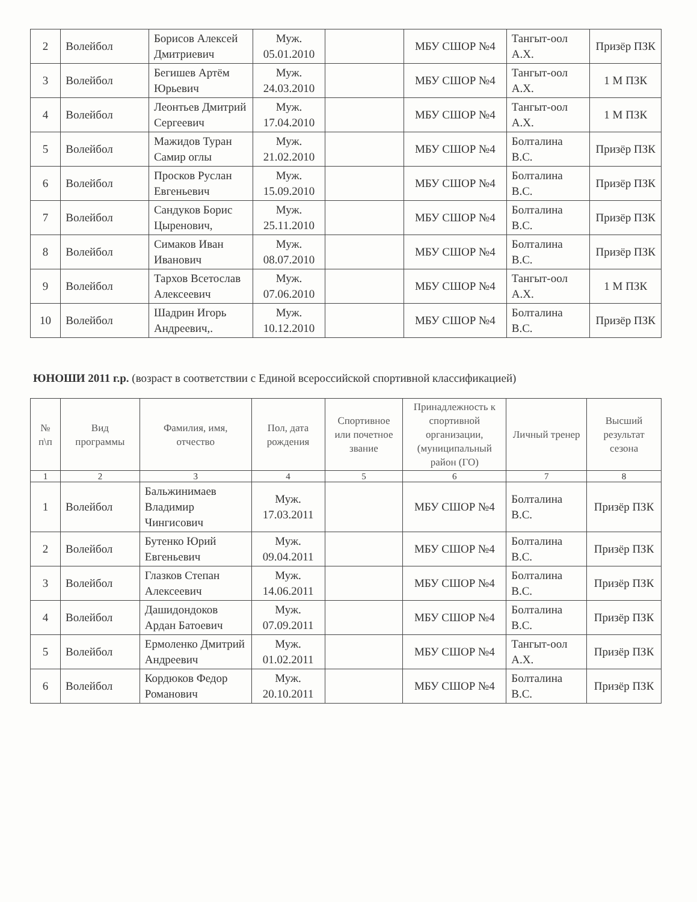| 2 | Волейбол | Борисов Алексей Дмитриевич | Муж. 05.01.2010 | | МБУ СШОР №4 | Тангыт-оол А.Х. | Призёр ПЗК |
| 3 | Волейбол | Бегишев Артём Юрьевич | Муж. 24.03.2010 | | МБУ СШОР №4 | Тангыт-оол А.Х. | 1 М ПЗК |
| 4 | Волейбол | Леонтьев Дмитрий Сергеевич | Муж. 17.04.2010 | | МБУ СШОР №4 | Тангыт-оол А.Х. | 1 М ПЗК |
| 5 | Волейбол | Мажидов Туран Самир оглы | Муж. 21.02.2010 | | МБУ СШОР №4 | Болталина В.С. | Призёр ПЗК |
| 6 | Волейбол | Просков Руслан Евгеньевич | Муж. 15.09.2010 | | МБУ СШОР №4 | Болталина В.С. | Призёр ПЗК |
| 7 | Волейбол | Сандуков Борис Цыренович, | Муж. 25.11.2010 | | МБУ СШОР №4 | Болталина В.С. | Призёр ПЗК |
| 8 | Волейбол | Симаков Иван Иванович | Муж. 08.07.2010 | | МБУ СШОР №4 | Болталина В.С. | Призёр ПЗК |
| 9 | Волейбол | Тархов Всетослав Алексеевич | Муж. 07.06.2010 | | МБУ СШОР №4 | Тангыт-оол А.Х. | 1 М ПЗК |
| 10 | Волейбол | Шадрин Игорь Андреевич,. | Муж. 10.12.2010 | | МБУ СШОР №4 | Болталина В.С. | Призёр ПЗК |
ЮНОШИ 2011 г.р. (возраст в соответствии с Единой всероссийской спортивной классификацией)
| № п\п | Вид программы | Фамилия, имя, отчество | Пол, дата рождения | Спортивное или почетное звание | Принадлежность к спортивной организации, (муниципальный район (ГО) | Личный тренер | Высший результат сезона |
| --- | --- | --- | --- | --- | --- | --- | --- |
| 1 | 2 | 3 | 4 | 5 | 6 | 7 | 8 |
| 1 | Волейбол | Бальжинимаев Владимир Чингисович | Муж. 17.03.2011 | | МБУ СШОР №4 | Болталина В.С. | Призёр ПЗК |
| 2 | Волейбол | Бутенко Юрий Евгеньевич | Муж. 09.04.2011 | | МБУ СШОР №4 | Болталина В.С. | Призёр ПЗК |
| 3 | Волейбол | Глазков Степан Алексеевич | Муж. 14.06.2011 | | МБУ СШОР №4 | Болталина В.С. | Призёр ПЗК |
| 4 | Волейбол | Дашидондоков Ардан Батоевич | Муж. 07.09.2011 | | МБУ СШОР №4 | Болталина В.С. | Призёр ПЗК |
| 5 | Волейбол | Ермоленко Дмитрий Андреевич | Муж. 01.02.2011 | | МБУ СШОР №4 | Тангыт-оол А.Х. | Призёр ПЗК |
| 6 | Волейбол | Кордюков Федор Романович | Муж. 20.10.2011 | | МБУ СШОР №4 | Болталина В.С. | Призёр ПЗК |